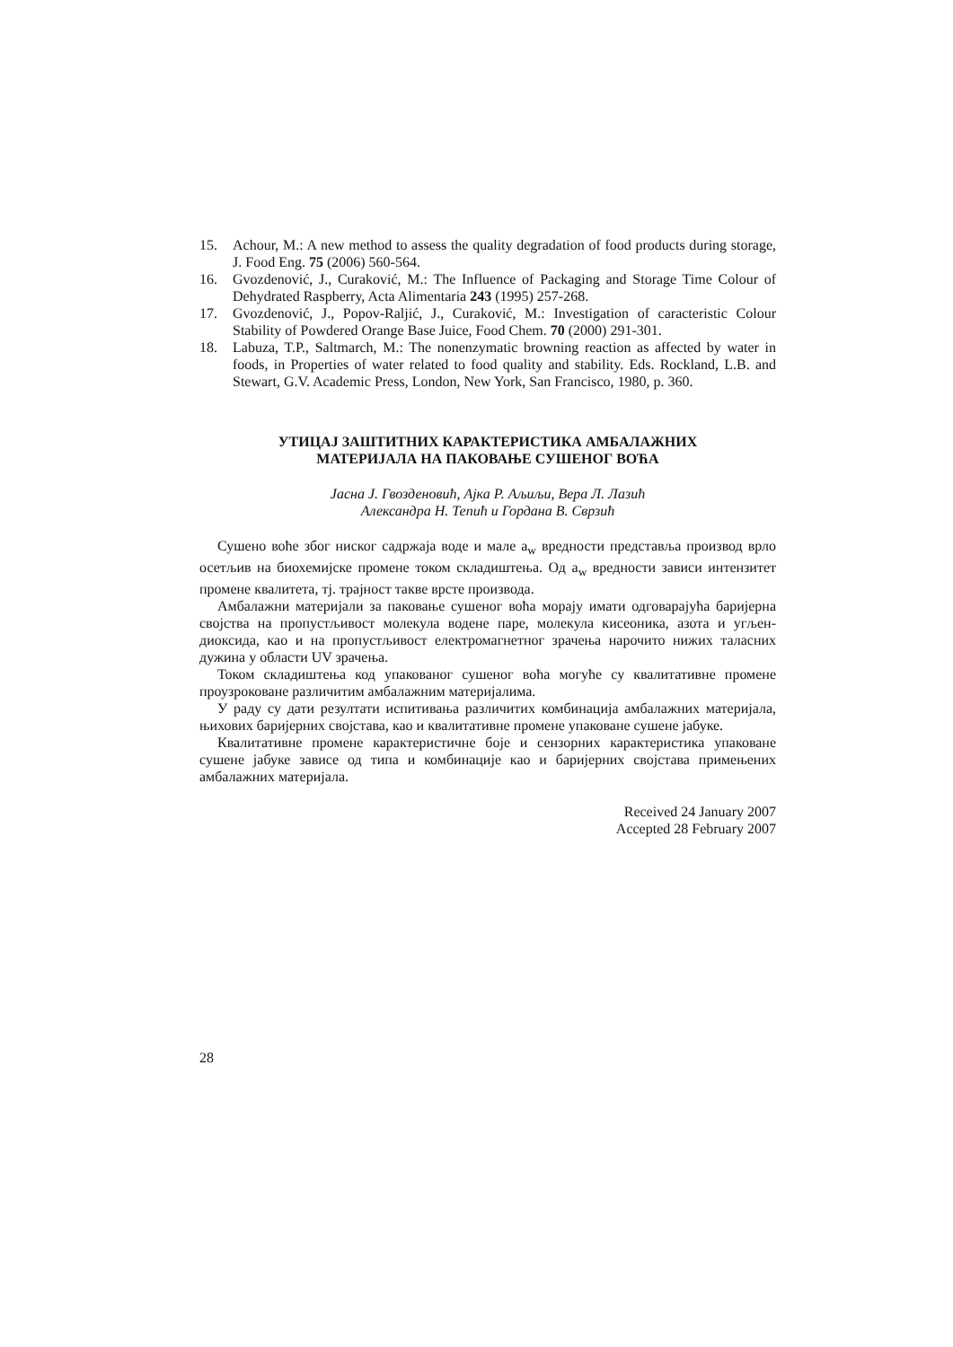15. Achour, M.: A new method to assess the quality degradation of food products during storage, J. Food Eng. 75 (2006) 560-564.
16. Gvozdenović, J., Curaković, M.: The Influence of Packaging and Storage Time Colour of Dehydrated Raspberry, Acta Alimentaria 243 (1995) 257-268.
17. Gvozdenović, J., Popov-Raljić, J., Curaković, M.: Investigation of caracteristic Colour Stability of Powdered Orange Base Juice, Food Chem. 70 (2000) 291-301.
18. Labuza, T.P., Saltmarch, M.: The nonenzymatic browning reaction as affected by water in foods, in Properties of water related to food quality and stability. Eds. Rockland, L.B. and Stewart, G.V. Academic Press, London, New York, San Francisco, 1980, p. 360.
УТИЦАЈ ЗАШТИТНИХ КАРАКТЕРИСТИКА АМБАЛАЖНИХ
МАТЕРИЈАЛА НА ПАКОВАЊЕ СУШЕНОГ ВОЋА
Јасна Ј. Гвозденовић, Ајка Р. Аљиљи, Вера Л. Лазић
Александра Н. Тепић и Гордана В. Сврзић
Сушено воће због ниског садржаја воде и мале a<sub>w</sub> вредности представља производ врло осетљив на биохемијске промене током складиштења. Од a<sub>w</sub> вредности зависи интензитет промене квалитета, тј. трајност такве врсте производа.
Амбалажни материјали за паковање сушеног воћа морају имати одговарајућа баријерна својства на пропустљивост молекула водене паре, молекула кисеоника, азота и угљен-диоксида, као и на пропустљивост електромагнетног зрачења нарочито нижих таласних дужина у области UV зрачења.
Током складиштења код упакованог сушеног воћа могуће су квалитативне промене проузроковане различитим амбалажним материјалима.
У раду су дати резултати испитивања различитих комбинација амбалажних материјала, њихових баријерних својстава, као и квалитативне промене упаковане сушене јабуке.
Квалитативне промене карактеристичне боје и сензорних карактеристика упаковане сушене јабуке зависе од типа и комбинације као и баријерних својстава примењених амбалажних материјала.
Received 24 January 2007
Accepted 28 February 2007
28